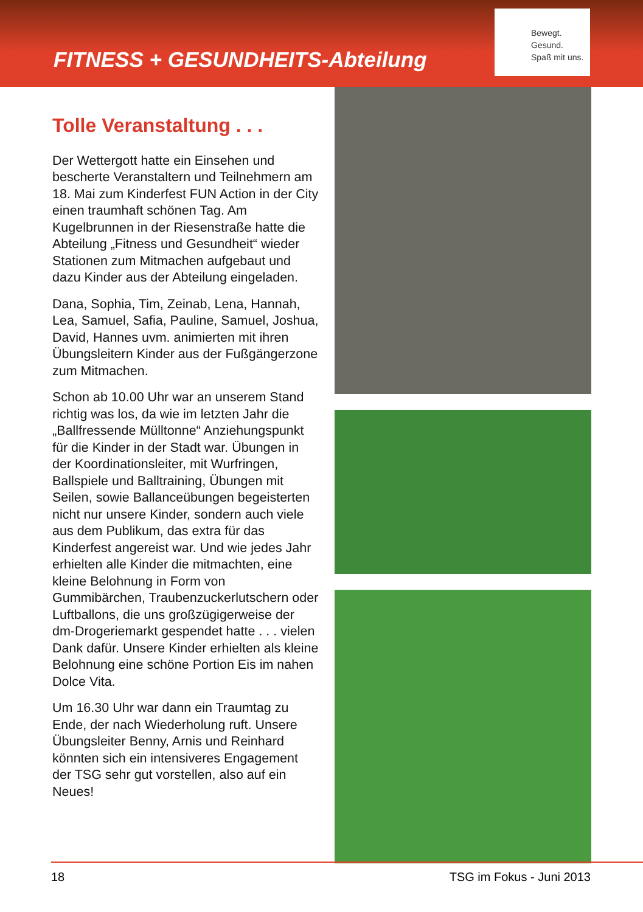FITNESS + GESUNDHEITS-Abteilung
Bewegt.
Gesund.
Spaß mit uns.
Tolle Veranstaltung . . .
Der Wettergott hatte ein Einsehen und bescherte Veranstaltern und Teilnehmern am 18. Mai zum Kinderfest FUN Action in der City einen traumhaft schönen Tag. Am Kugelbrunnen in der Riesenstraße hatte die Abteilung „Fitness und Gesundheit“ wieder Stationen zum Mitmachen aufgebaut und dazu Kinder aus der Abteilung eingeladen.
Dana, Sophia, Tim, Zeinab, Lena, Hannah, Lea, Samuel, Safia, Pauline, Samuel, Joshua, David, Hannes uvm. animierten mit ihren Übungsleitern Kinder aus der Fußgängerzone zum Mitmachen.
Schon ab 10.00 Uhr war an unserem Stand richtig was los, da wie im letzten Jahr die „Ballfressende Mülltonne“ Anziehungspunkt für die Kinder in der Stadt war. Übungen in der Koordinationsleiter, mit Wurfringen, Ballspiele und Balltraining, Übungen mit Seilen, sowie Ballanceübungen begeisterten nicht nur unsere Kinder, sondern auch viele aus dem Publikum, das extra für das Kinderfest angereist war. Und wie jedes Jahr erhielten alle Kinder die mitmachten, eine kleine Belohnung in Form von Gummibärchen, Traubenzuckerlutschern oder Luftballons, die uns großzügigerweise der dm-Drogeriemarkt gespendet hatte . . . vielen Dank dafür. Unsere Kinder erhielten als kleine Belohnung eine schöne Portion Eis im nahen Dolce Vita.
Um 16.30 Uhr war dann ein Traumtag zu Ende, der nach Wiederholung ruft. Unsere Übungsleiter Benny, Arnis und Reinhard könnten sich ein intensiveres Engagement der TSG sehr gut vorstellen, also auf ein Neues!
18 TSG im Fokus - Juni 2013